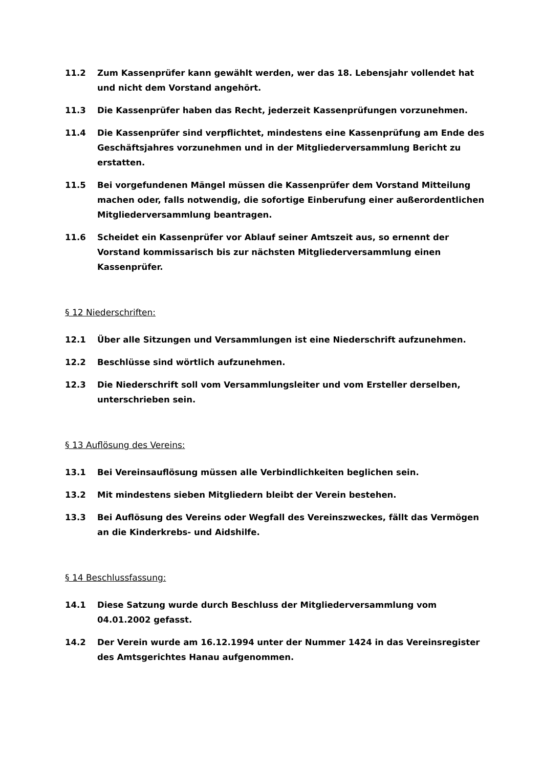11.2 Zum Kassenprüfer kann gewählt werden, wer das 18. Lebensjahr vollendet hat und nicht dem Vorstand angehört.
11.3 Die Kassenprüfer haben das Recht, jederzeit Kassenprüfungen vorzunehmen.
11.4 Die Kassenprüfer sind verpflichtet, mindestens eine Kassenprüfung am Ende des Geschäftsjahres vorzunehmen und in der Mitgliederversammlung Bericht zu erstatten.
11.5 Bei vorgefundenen Mängel müssen die Kassenprüfer dem Vorstand Mitteilung machen oder, falls notwendig, die sofortige Einberufung einer außerordentlichen Mitgliederversammlung beantragen.
11.6 Scheidet ein Kassenprüfer vor Ablauf seiner Amtszeit aus, so ernennt der Vorstand kommissarisch bis zur nächsten Mitgliederversammlung einen Kassenprüfer.
§ 12 Niederschriften:
12.1 Über alle Sitzungen und Versammlungen ist eine Niederschrift aufzunehmen.
12.2 Beschlüsse sind wörtlich aufzunehmen.
12.3 Die Niederschrift soll vom Versammlungsleiter und vom Ersteller derselben, unterschrieben sein.
§ 13 Auflösung des Vereins:
13.1 Bei Vereinsauflösung müssen alle Verbindlichkeiten beglichen sein.
13.2 Mit mindestens sieben Mitgliedern bleibt der Verein bestehen.
13.3 Bei Auflösung des Vereins oder Wegfall des Vereinszweckes, fällt das Vermögen an die Kinderkrebs- und Aidshilfe.
§ 14 Beschlussfassung:
14.1 Diese Satzung wurde durch Beschluss der Mitgliederversammlung vom 04.01.2002 gefasst.
14.2 Der Verein wurde am 16.12.1994 unter der Nummer 1424 in das Vereinsregister des Amtsgerichtes Hanau aufgenommen.